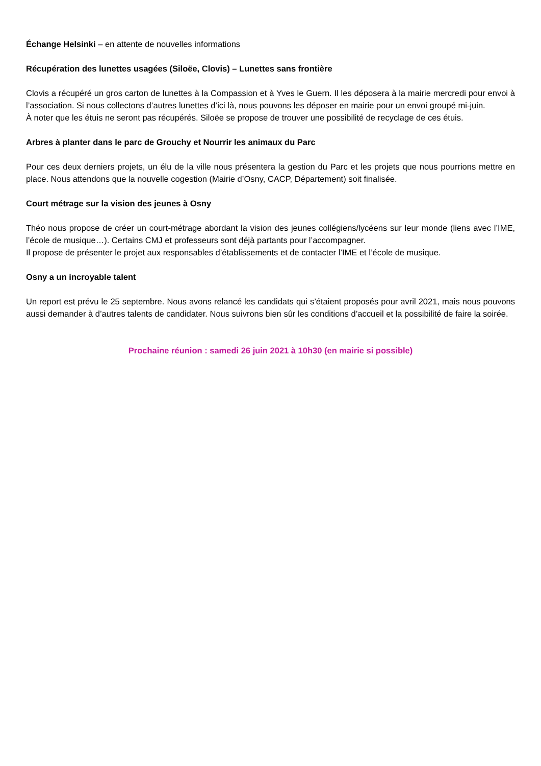Échange Helsinki – en attente de nouvelles informations
Récupération des lunettes usagées (Siloëe, Clovis) – Lunettes sans frontière
Clovis a récupéré un gros carton de lunettes à la Compassion et à Yves le Guern. Il les déposera à la mairie mercredi pour envoi à l’association. Si nous collectons d’autres lunettes d’ici là, nous pouvons les déposer en mairie pour un envoi groupé mi-juin.
À noter que les étuis ne seront pas récupérés. Siloëe se propose de trouver une possibilité de recyclage de ces étuis.
Arbres à planter dans le parc de Grouchy et Nourrir les animaux du Parc
Pour ces deux derniers projets, un élu de la ville nous présentera la gestion du Parc et les projets que nous pourrions mettre en place. Nous attendons que la nouvelle cogestion (Mairie d’Osny, CACP, Département) soit finalisée.
Court métrage sur la vision des jeunes à Osny
Théo nous propose de créer un court-métrage abordant la vision des jeunes collégiens/lycéens sur leur monde (liens avec l’IME, l’école de musique…). Certains CMJ et professeurs sont déjà partants pour l’accompagner.
Il propose de présenter le projet aux responsables d’établissements et de contacter l’IME et l’école de musique.
Osny a un incroyable talent
Un report est prévu le 25 septembre. Nous avons relancé les candidats qui s’étaient proposés pour avril 2021, mais nous pouvons aussi demander à d’autres talents de candidater. Nous suivrons bien sûr les conditions d’accueil et la possibilité de faire la soirée.
Prochaine réunion : samedi 26 juin 2021 à 10h30 (en mairie si possible)